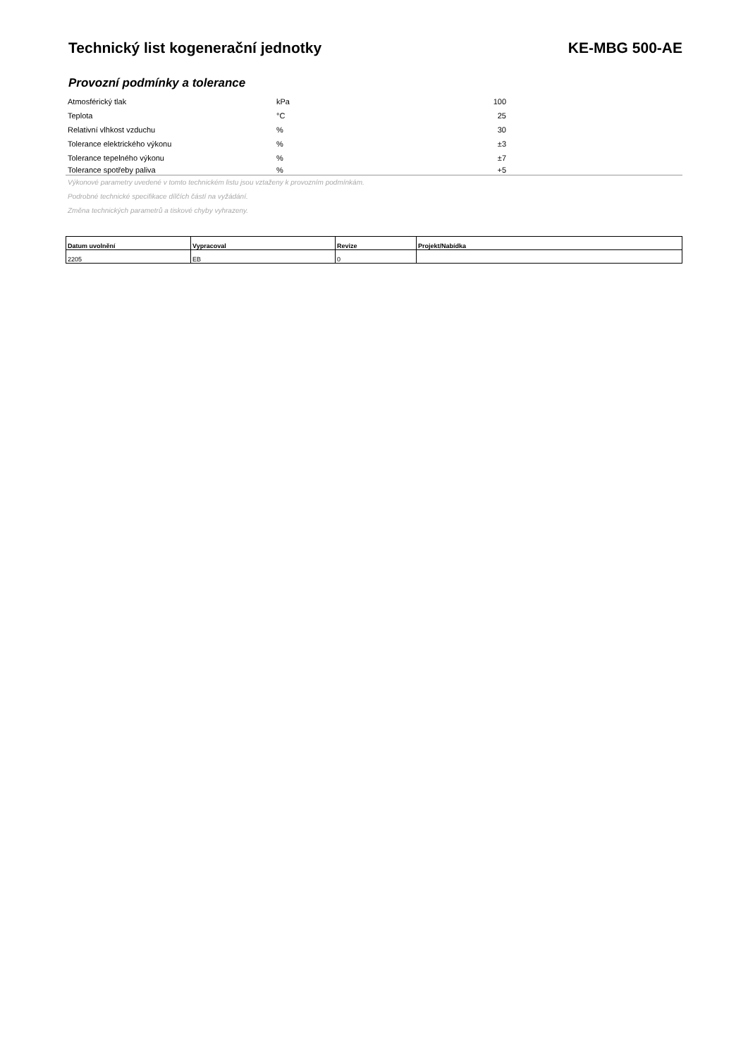Technický list kogenerační jednotky
KE-MBG 500-AE
Provozní podmínky a tolerance
| Atmosférický tlak | kPa | 100 | |
| Teplota | °C | 25 | |
| Relativní vlhkost vzduchu | % | 30 | |
| Tolerance elektrického výkonu | % | ±3 | |
| Tolerance tepelného výkonu | % | ±7 | |
| Tolerance spotřeby paliva | % | +5 | |
Výkonové parametry uvedené v tomto technickém listu jsou vztaženy k provozním podmínkám.
Podrobné technické specifikace dílčích částí na vyžádání.
Změna technických parametrů a tiskové chyby vyhrazeny.
| Datum uvolnění | Vypracoval | Revize | Projekt/Nabídka |
| --- | --- | --- | --- |
| 2205 | EB | 0 | |